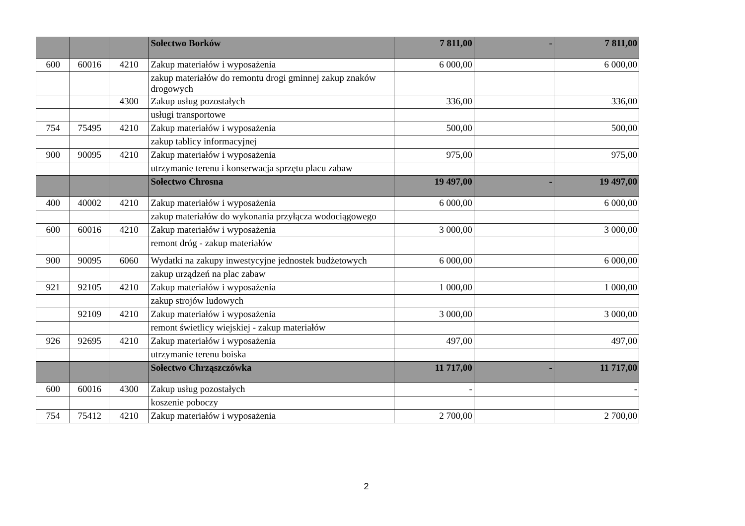| | | | Sołectwo Borków | 7 811,00 | - | 7 811,00 |
| 600 | 60016 | 4210 | Zakup materiałów i wyposażenia | 6 000,00 | | 6 000,00 |
| | | | zakup materiałów do remontu drogi gminnej zakup znaków drogowych | | | |
| | | 4300 | Zakup usług pozostałych | 336,00 | | 336,00 |
| | | | usługi transportowe | | | |
| 754 | 75495 | 4210 | Zakup materiałów i wyposażenia | 500,00 | | 500,00 |
| | | | zakup tablicy informacyjnej | | | |
| 900 | 90095 | 4210 | Zakup materiałów i wyposażenia | 975,00 | | 975,00 |
| | | | utrzymanie terenu i konserwacja sprzętu placu zabaw | | | |
| | | | Sołectwo Chrosna | 19 497,00 | - | 19 497,00 |
| 400 | 40002 | 4210 | Zakup materiałów i wyposażenia | 6 000,00 | | 6 000,00 |
| | | | zakup materiałów do wykonania przyłącza wodociągowego | | | |
| 600 | 60016 | 4210 | Zakup materiałów i wyposażenia | 3 000,00 | | 3 000,00 |
| | | | remont dróg - zakup materiałów | | | |
| 900 | 90095 | 6060 | Wydatki na zakupy inwestycyjne jednostek budżetowych | 6 000,00 | | 6 000,00 |
| | | | zakup urządzeń na plac zabaw | | | |
| 921 | 92105 | 4210 | Zakup materiałów i wyposażenia | 1 000,00 | | 1 000,00 |
| | | | zakup strojów ludowych | | | |
| | 92109 | 4210 | Zakup materiałów i wyposażenia | 3 000,00 | | 3 000,00 |
| | | | remont świetlicy wiejskiej - zakup materiałów | | | |
| 926 | 92695 | 4210 | Zakup materiałów i wyposażenia | 497,00 | | 497,00 |
| | | | utrzymanie terenu boiska | | | |
| | | | Sołectwo Chrząszczówka | 11 717,00 | - | 11 717,00 |
| 600 | 60016 | 4300 | Zakup usług pozostałych | - | | - |
| | | | koszenie poboczy | | | |
| 754 | 75412 | 4210 | Zakup materiałów i wyposażenia | 2 700,00 | | 2 700,00 |
2